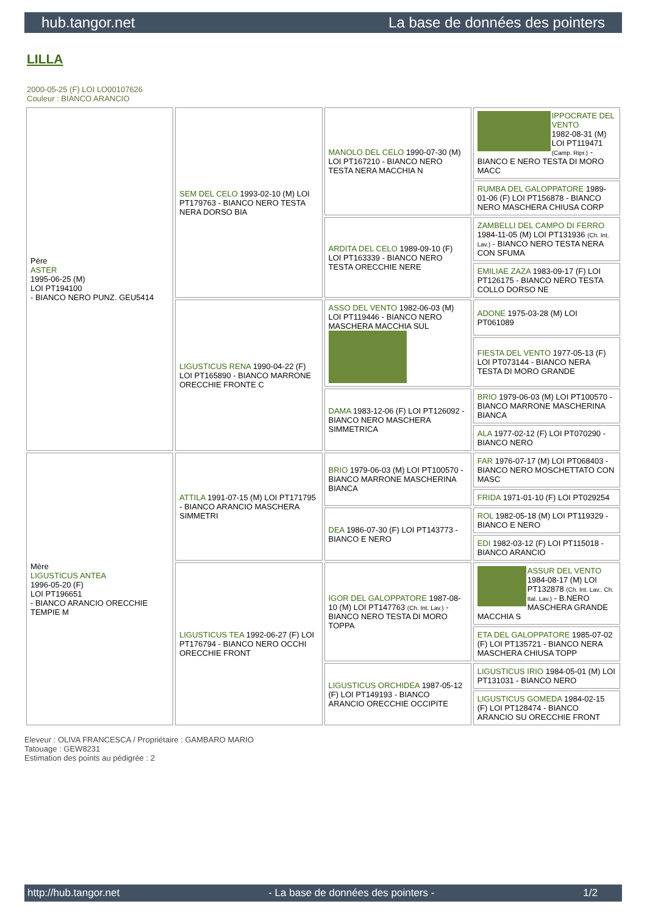hub.tangor.net La base de données des pointers
LILLA
2000-05-25 (F) LOI LO00107626
Couleur : BIANCO ARANCIO
| Père ASTER 1995-06-25 (M) LOI PT194100 - BIANCO NERO PUNZ. GEU5414 | SEM DEL CELO 1993-02-10 (M) LOI PT179763 - BIANCO NERO TESTA NERA DORSO BIA | MANOLO DEL CELO 1990-07-30 (M) LOI PT167210 - BIANCO NERO TESTA NERA MACCHIA N | IPPOCRATE DEL VENTO 1982-08-31 (M) LOI PT119471 (Camp. Ripr.) - BIANCO E NERO TESTA DI MORO MACC |
| | | | RUMBA DEL GALOPPATORE 1989-01-06 (F) LOI PT156878 - BIANCO NERO MASCHERA CHIUSA CORP |
| | | ARDITA DEL CELO 1989-09-10 (F) LOI PT163339 - BIANCO NERO TESTA ORECCHIE NERE | ZAMBELLI DEL CAMPO DI FERRO 1984-11-05 (M) LOI PT131936 (Ch. Int. Lav.) - BIANCO NERO TESTA NERA CON SFUMA |
| | | | EMILIAE ZAZA 1983-09-17 (F) LOI PT126175 - BIANCO NERO TESTA COLLO DORSO NE |
| | LIGUSTICUS RENA 1990-04-22 (F) LOI PT165890 - BIANCO MARRONE ORECCHIE FRONTE C | ASSO DEL VENTO 1982-06-03 (M) LOI PT119446 - BIANCO NERO MASCHERA MACCHIA SUL | ADONE 1975-03-28 (M) LOI PT061089 |
| | | | FIESTA DEL VENTO 1977-05-13 (F) LOI PT073144 - BIANCO NERA TESTA DI MORO GRANDE |
| | | DAMA 1983-12-06 (F) LOI PT126092 - BIANCO NERO MASCHERA SIMMETRICA | BRIO 1979-06-03 (M) LOI PT100570 - BIANCO MARRONE MASCHERINA BIANCA |
| | | | ALA 1977-02-12 (F) LOI PT070290 - BIANCO NERO |
| Mère LIGUSTICUS ANTEA 1996-05-20 (F) LOI PT196651 - BIANCO ARANCIO ORECCHIE TEMPIE M | ATTILA 1991-07-15 (M) LOI PT171795 - BIANCO ARANCIO MASCHERA SIMMETRI | BRIO 1979-06-03 (M) LOI PT100570 - BIANCO MARRONE MASCHERINA BIANCA | FAR 1976-07-17 (M) LOI PT068403 - BIANCO NERO MOSCHETTATO CON MASC |
| | | | FRIDA 1971-01-10 (F) LOI PT029254 |
| | | DEA 1986-07-30 (F) LOI PT143773 - BIANCO E NERO | ROL 1982-05-18 (M) LOI PT119329 - BIANCO E NERO |
| | | | EDI 1982-03-12 (F) LOI PT115018 - BIANCO ARANCIO |
| | LIGUSTICUS TEA 1992-06-27 (F) LOI PT176794 - BIANCO NERO OCCHI ORECCHIE FRONT | IGOR DEL GALOPPATORE 1987-08-10 (M) LOI PT147763 (Ch. Int. Lav.) - BIANCO NERO TESTA DI MORO TOPPA | ASSUR DEL VENTO 1984-08-17 (M) LOI PT132878 (Ch. Int. Lav., Ch. Ital. Lav.) - B.NERO MASCHERA GRANDE MACCHIA S |
| | | | ETA DEL GALOPPATORE 1985-07-02 (F) LOI PT135721 - BIANCO NERA MASCHERA CHIUSA TOPP |
| | | LIGUSTICUS ORCHIDEA 1987-05-12 (F) LOI PT149193 - BIANCO ARANCIO ORECCHIE OCCIPITE | LIGUSTICUS IRIO 1984-05-01 (M) LOI PT131031 - BIANCO NERO |
| | | | LIGUSTICUS GOMEDA 1984-02-15 (F) LOI PT128474 - BIANCO ARANCIO SU ORECCHIE FRONT |
Eleveur : OLIVA FRANCESCA / Propriétaire : GAMBARO MARIO
Tatouage : GEW8231
Estimation des points au pédigrée : 2
http://hub.tangor.net - La base de données des pointers - 1/2